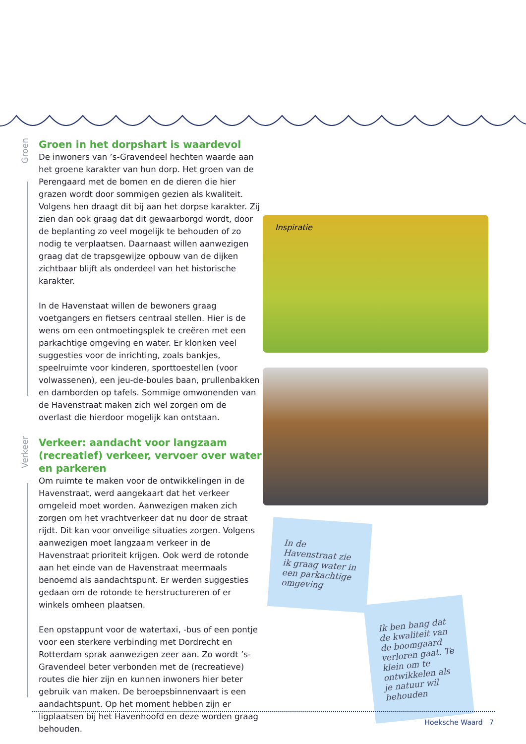Groen
Groen in het dorpshart is waardevol
De inwoners van ’s-Gravendeel hechten waarde aan het groene karakter van hun dorp. Het groen van de Perengaard met de bomen en de dieren die hier grazen wordt door sommigen gezien als kwaliteit. Volgens hen draagt dit bij aan het dorpse karakter. Zij zien dan ook graag dat dit gewaarborgd wordt, door de beplanting zo veel mogelijk te behouden of zo nodig te verplaatsen. Daarnaast willen aanwezigen graag dat de trapsgewijze opbouw van de dijken zichtbaar blijft als onderdeel van het historische karakter.
In de Havenstaat willen de bewoners graag voetgangers en fietsers centraal stellen. Hier is de wens om een ontmoetingsplek te creëren met een parkachtige omgeving en water. Er klonken veel suggesties voor de inrichting, zoals bankjes, speelruimte voor kinderen, sporttoestellen (voor volwassenen), een jeu-de-boules baan, prullenbakken en damborden op tafels. Sommige omwonenden van de Havenstraat maken zich wel zorgen om de overlast die hierdoor mogelijk kan ontstaan.
Verkeer
Verkeer: aandacht voor langzaam (recreatief) verkeer, vervoer over water en parkeren
Om ruimte te maken voor de ontwikkelingen in de Havenstraat, werd aangekaart dat het verkeer omgeleid moet worden. Aanwezigen maken zich zorgen om het vrachtverkeer dat nu door de straat rijdt. Dit kan voor onveilige situaties zorgen. Volgens aanwezigen moet langzaam verkeer in de Havenstraat prioriteit krijgen. Ook werd de rotonde aan het einde van de Havenstraat meermaals benoemd als aandachtspunt. Er werden suggesties gedaan om de rotonde te herstructureren of er winkels omheen plaatsen.
Een opstappunt voor de watertaxi, -bus of een pontje voor een sterkere verbinding met Dordrecht en Rotterdam sprak aanwezigen zeer aan. Zo wordt ’s-Gravendeel beter verbonden met de (recreatieve) routes die hier zijn en kunnen inwoners hier beter gebruik van maken. De beroepsbinnenvaart is een aandachtspunt. Op het moment hebben zijn er ligplaatsen bij het Havenhoofd en deze worden graag behouden.
Inspiratie
In de Havenstraat zie ik graag water in een parkachtige omgeving
Ik ben bang dat de kwaliteit van de boomgaard verloren gaat. Te klein om te ontwikkelen als je natuur wil behouden
Hoeksche Waard 7